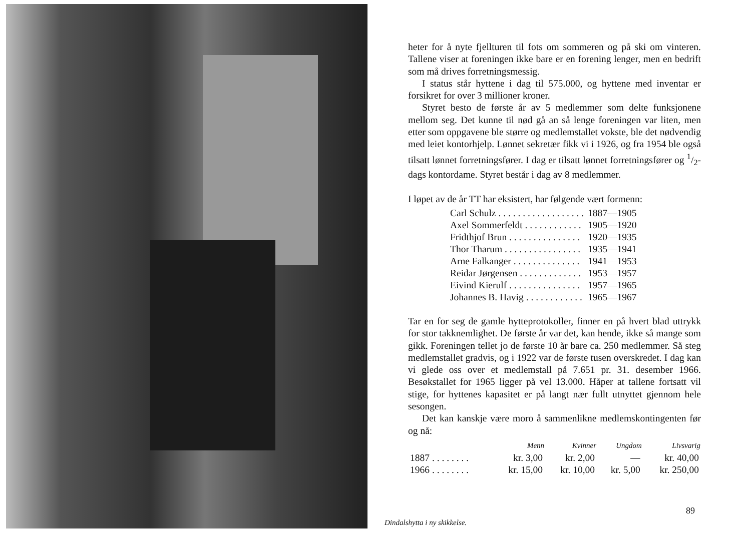heter for å nyte fjellturen til fots om sommeren og på ski om vinteren. Tallene viser at foreningen ikke bare er en forening lenger, men en bedrift som må drives forretningsmessig.
I status står hyttene i dag til 575.000, og hyttene med inventar er forsikret for over 3 millioner kroner.
Styret besto de første år av 5 medlemmer som delte funksjonene mellom seg. Det kunne til nød gå an så lenge foreningen var liten, men etter som oppgavene ble større og medlemstallet vokste, ble det nødvendig med leiet kontorhjelp. Lønnet sekretær fikk vi i 1926, og fra 1954 ble også tilsatt lønnet forretningsfører. I dag er tilsatt lønnet forretningsfører og 1/2-dags kontordame. Styret består i dag av 8 medlemmer.
I løpet av de år TT har eksistert, har følgende vært formenn:
| Carl Schulz . . . . . . . . . . . . . . . . . . | 1887—1905 |
| Axel Sommerfeldt . . . . . . . . . . . . | 1905—1920 |
| Fridthjof Brun . . . . . . . . . . . . . . . | 1920—1935 |
| Thor Tharum . . . . . . . . . . . . . . . . | 1935—1941 |
| Arne Falkanger . . . . . . . . . . . . . . | 1941—1953 |
| Reidar Jørgensen . . . . . . . . . . . . . | 1953—1957 |
| Eivind Kierulf . . . . . . . . . . . . . . . | 1957—1965 |
| Johannes B. Havig . . . . . . . . . . . . | 1965—1967 |
Tar en for seg de gamle hytteprotokoller, finner en på hvert blad uttrykk for stor takknemlighet. De første år var det, kan hende, ikke så mange som gikk. Foreningen tellet jo de første 10 år bare ca. 250 medlemmer. Så steg medlemstallet gradvis, og i 1922 var de første tusen overskredet. I dag kan vi glede oss over et medlemstall på 7.651 pr. 31. desember 1966. Besøkstallet for 1965 ligger på vel 13.000. Håper at tallene fortsatt vil stige, for hyttenes kapasitet er på langt nær fullt utnyttet gjennom hele sesongen.
Det kan kanskje være moro å sammenlikne medlemskontingenten før og nå:
| | Menn | Kvinner | Ungdom | Livsvarig |
| --- | --- | --- | --- | --- |
| 1887 . . . . . . . . | kr. 3,00 | kr. 2,00 | — | kr. 40,00 |
| 1966 . . . . . . . . | kr. 15,00 | kr. 10,00 | kr. 5,00 | kr. 250,00 |
89
Dindalshytta i ny skikkelse.